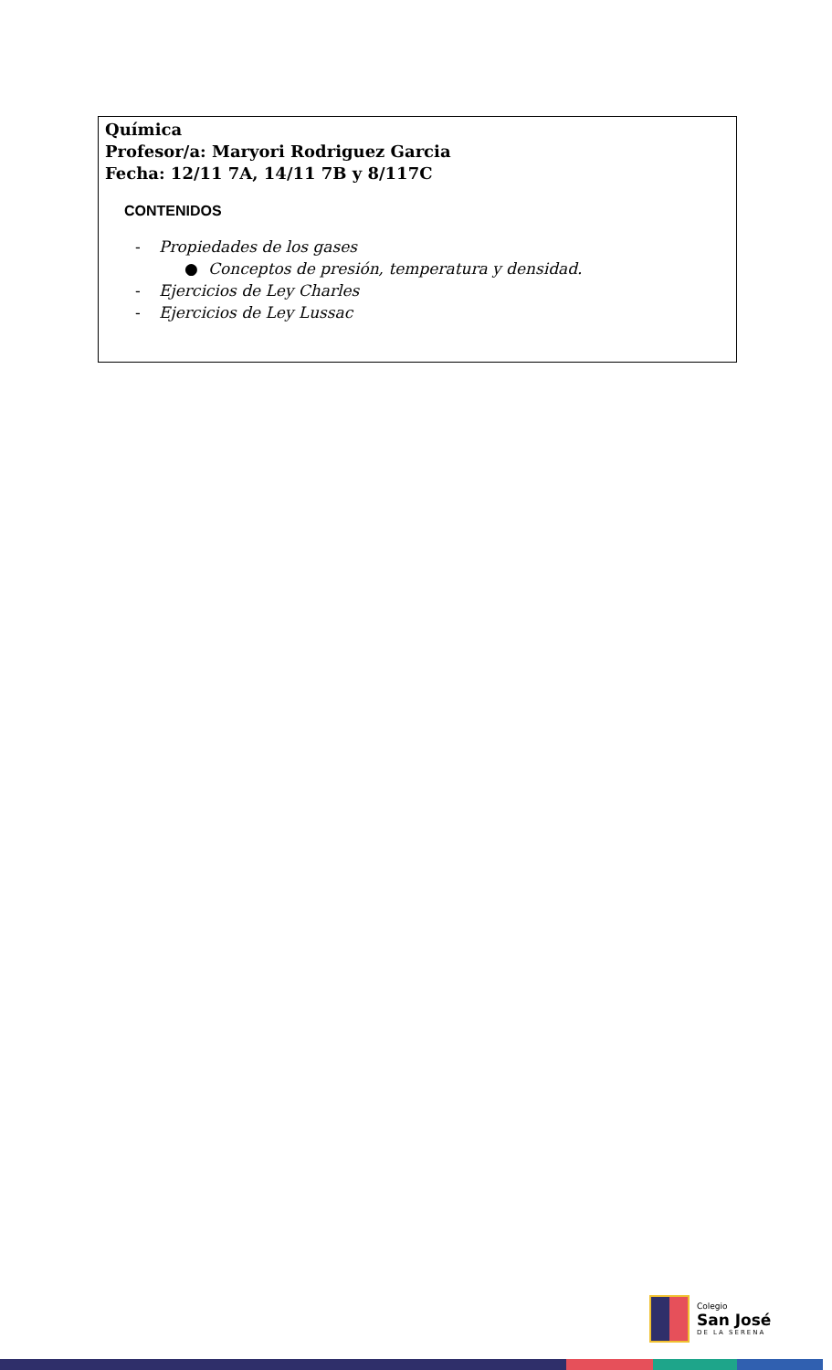Química
Profesor/a: Maryori Rodriguez Garcia
Fecha: 12/11 7A, 14/11 7B y 8/117C
CONTENIDOS
- Propiedades de los gases
● Conceptos de presión, temperatura y densidad.
- Ejercicios de Ley Charles
- Ejercicios de Ley Lussac
Colegio
San José
DE LA SERENA